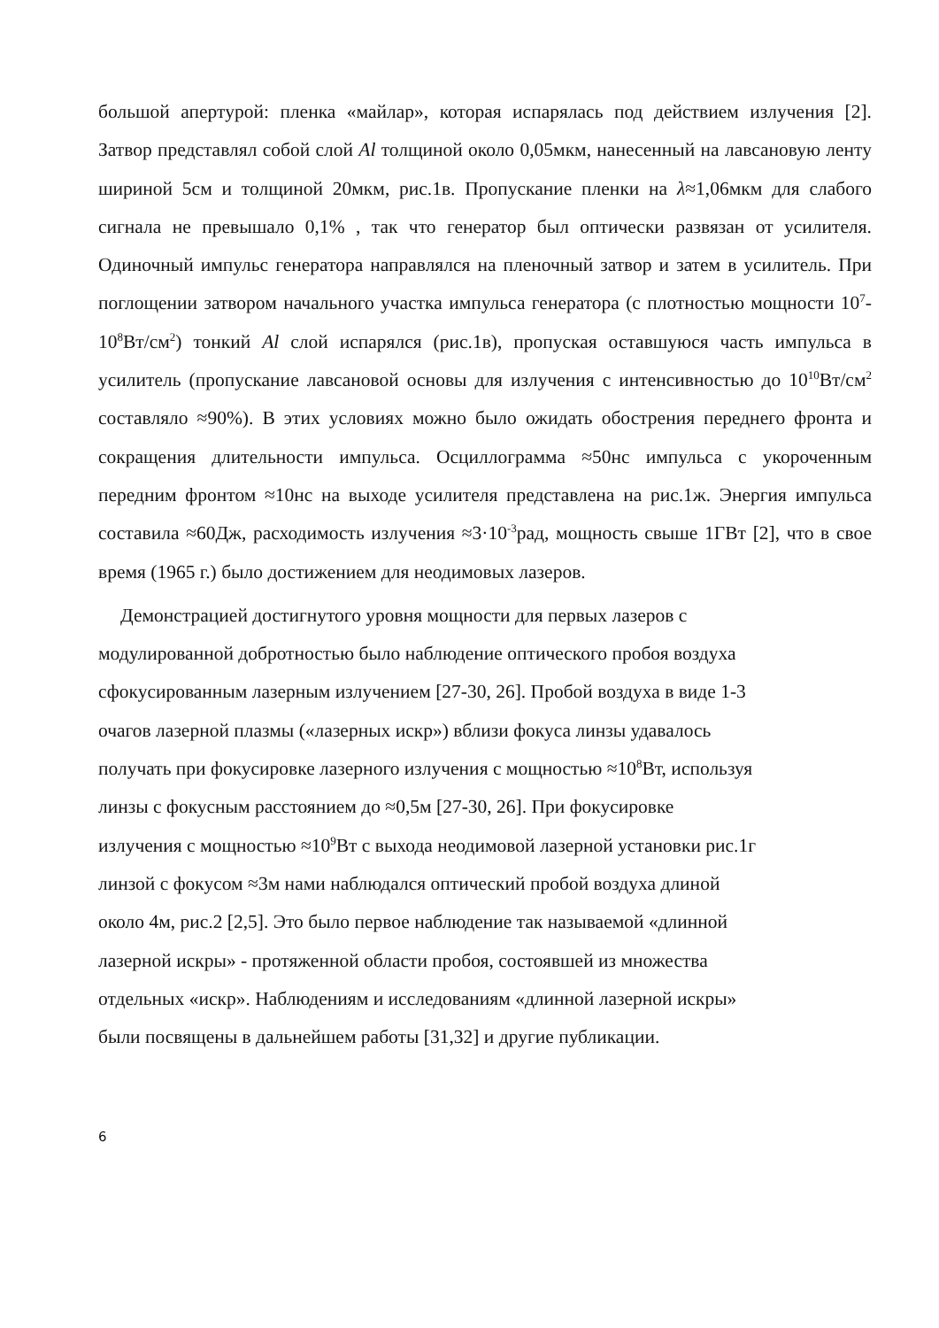большой апертурой: пленка «майлар», которая испарялась под действием излучения [2]. Затвор представлял собой слой Al толщиной около 0,05мкм, нанесенный на лавсановую ленту шириной 5см и толщиной 20мкм, рис.1в. Пропускание пленки на λ≈1,06мкм для слабого сигнала не превышало 0,1% , так что генератор был оптически развязан от усилителя. Одиночный импульс генератора направлялся на пленочный затвор и затем в усилитель. При поглощении затвором начального участка импульса генератора (с плотностью мощности 10<sup>7</sup>-10<sup>8</sup>Вт/см<sup>2</sup>) тонкий Al слой испарялся (рис.1в), пропуская оставшуюся часть импульса в усилитель (пропускание лавсановой основы для излучения с интенсивностью до 10<sup>10</sup>Вт/см<sup>2</sup> составляло ≈90%). В этих условиях можно было ожидать обострения переднего фронта и сокращения длительности импульса. Осциллограмма ≈50нс импульса с укороченным передним фронтом ≈10нс на выходе усилителя представлена на рис.1ж. Энергия импульса составила ≈60Дж, расходимость излучения ≈3·10<sup>-3</sup>рад, мощность свыше 1ГВт [2], что в свое время (1965 г.) было достижением для неодимовых лазеров.
Демонстрацией достигнутого уровня мощности для первых лазеров с
модулированной добротностью было наблюдение оптического пробоя воздуха
сфокусированным лазерным излучением [27-30, 26]. Пробой воздуха в виде 1-3
очагов лазерной плазмы («лазерных искр») вблизи фокуса линзы удавалось
получать при фокусировке лазерного излучения с мощностью ≈10<sup>8</sup>Вт, используя
линзы с фокусным расстоянием до ≈0,5м [27-30, 26]. При фокусировке
излучения с мощностью ≈10<sup>9</sup>Вт с выхода неодимовой лазерной установки рис.1г
линзой с фокусом ≈3м нами наблюдался оптический пробой воздуха длиной
около 4м, рис.2 [2,5]. Это было первое наблюдение так называемой «длинной
лазерной искры» - протяженной области пробоя, состоявшей из множества
отдельных «искр». Наблюдениям и исследованиям «длинной лазерной искры»
были посвящены в дальнейшем работы [31,32] и другие публикации.
6